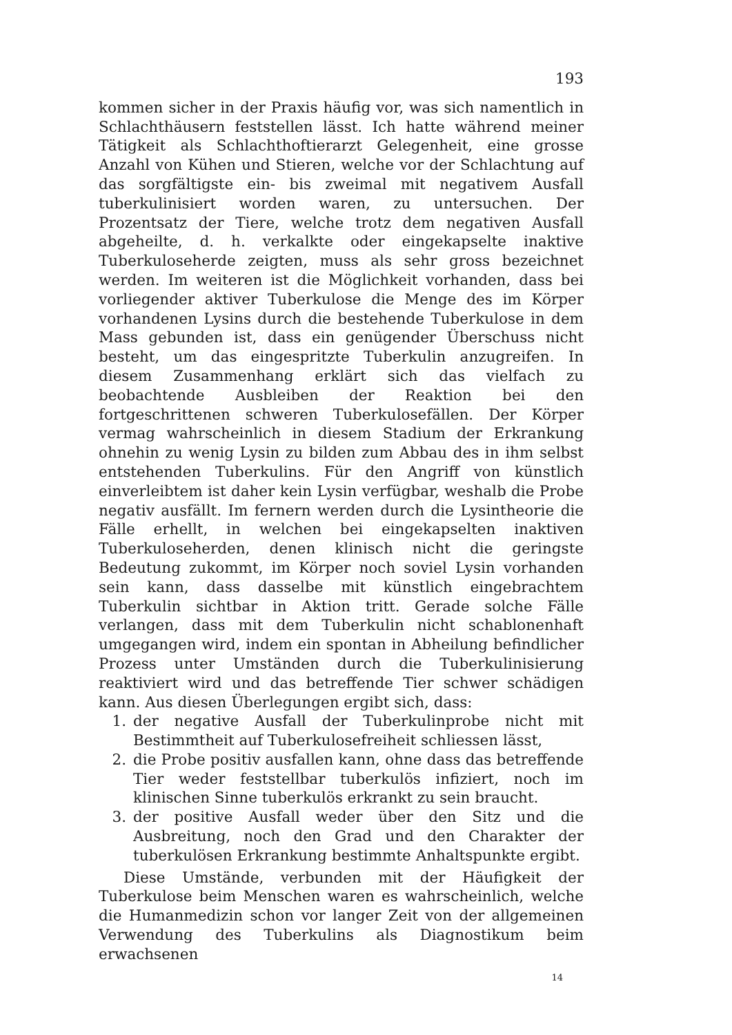193
kommen sicher in der Praxis häufig vor, was sich namentlich in Schlachthäusern feststellen lässt. Ich hatte während meiner Tätigkeit als Schlachthoftierarzt Gelegenheit, eine grosse Anzahl von Kühen und Stieren, welche vor der Schlachtung auf das sorgfältigste ein- bis zweimal mit negativem Ausfall tuberkulinisiert worden waren, zu untersuchen. Der Prozentsatz der Tiere, welche trotz dem negativen Ausfall abgeheilte, d. h. verkalkte oder eingekapselte inaktive Tuberkuloseherde zeigten, muss als sehr gross bezeichnet werden. Im weiteren ist die Möglichkeit vorhanden, dass bei vorliegender aktiver Tuberkulose die Menge des im Körper vorhandenen Lysins durch die bestehende Tuberkulose in dem Mass gebunden ist, dass ein genügender Überschuss nicht besteht, um das eingespritzte Tuberkulin anzugreifen. In diesem Zusammenhang erklärt sich das vielfach zu beobachtende Ausbleiben der Reaktion bei den fortgeschrittenen schweren Tuberkulosefällen. Der Körper vermag wahrscheinlich in diesem Stadium der Erkrankung ohnehin zu wenig Lysin zu bilden zum Abbau des in ihm selbst entstehenden Tuberkulins. Für den Angriff von künstlich einverleibtem ist daher kein Lysin verfügbar, weshalb die Probe negativ ausfällt. Im fernern werden durch die Lysintheorie die Fälle erhellt, in welchen bei eingekapselten inaktiven Tuberkuloseherden, denen klinisch nicht die geringste Bedeutung zukommt, im Körper noch soviel Lysin vorhanden sein kann, dass dasselbe mit künstlich eingebrachtem Tuberkulin sichtbar in Aktion tritt. Gerade solche Fälle verlangen, dass mit dem Tuberkulin nicht schablonenhaft umgegangen wird, indem ein spontan in Abheilung befindlicher Prozess unter Umständen durch die Tuberkulinisierung reaktiviert wird und das betreffende Tier schwer schädigen kann. Aus diesen Überlegungen ergibt sich, dass:
1. der negative Ausfall der Tuberkulinprobe nicht mit Bestimmtheit auf Tuberkulosefreiheit schliessen lässt,
2. die Probe positiv ausfallen kann, ohne dass das betreffende Tier weder feststellbar tuberkulös infiziert, noch im klinischen Sinne tuberkulös erkrankt zu sein braucht.
3. der positive Ausfall weder über den Sitz und die Ausbreitung, noch den Grad und den Charakter der tuberkulösen Erkrankung bestimmte Anhaltspunkte ergibt.
Diese Umstände, verbunden mit der Häufigkeit der Tuberkulose beim Menschen waren es wahrscheinlich, welche die Humanmedizin schon vor langer Zeit von der allgemeinen Verwendung des Tuberkulins als Diagnostikum beim erwachsenen
14